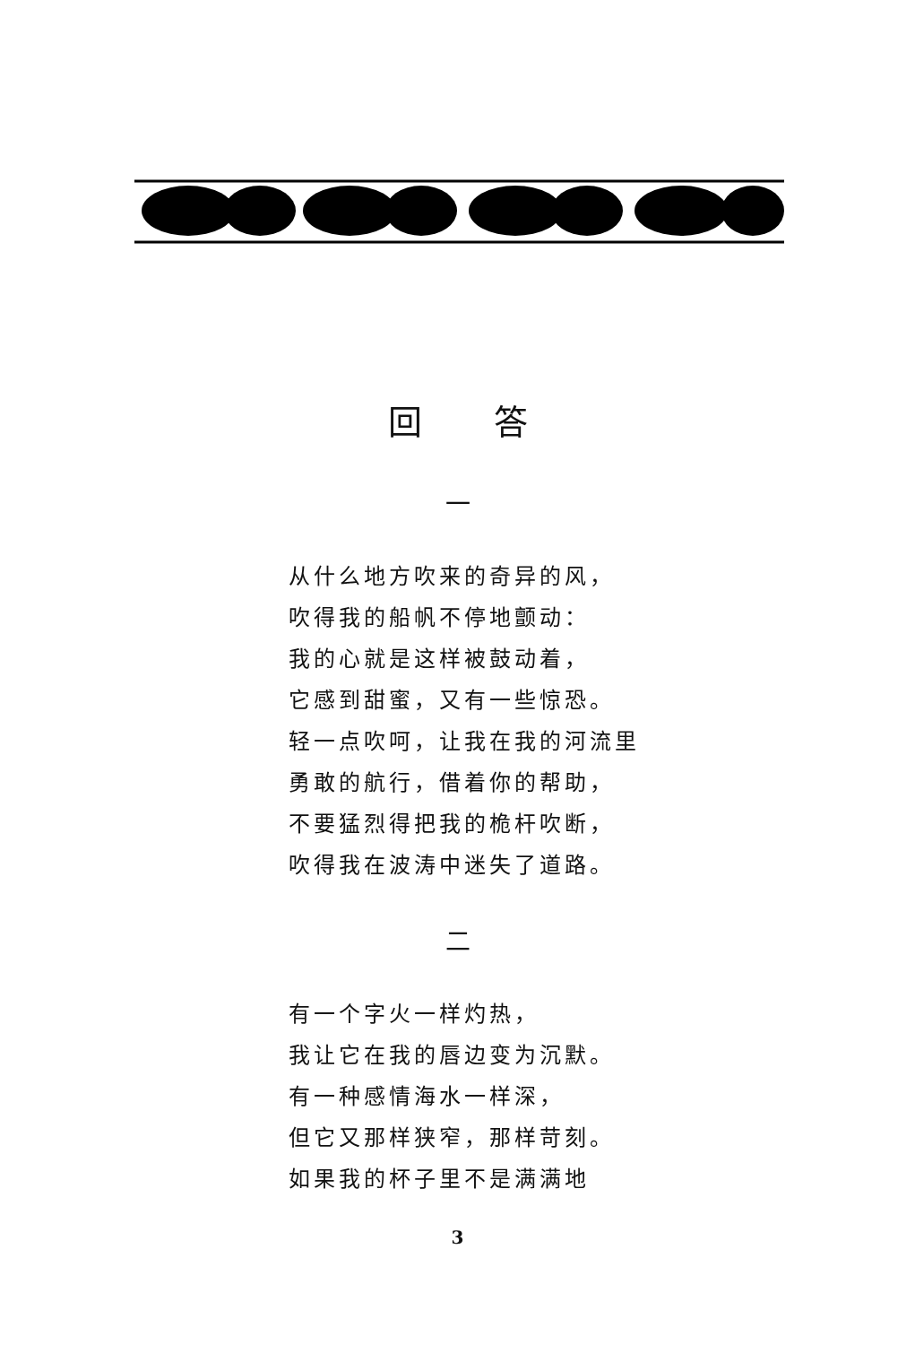回答
一
从什么地方吹来的奇异的风，
吹得我的船帆不停地颤动：
我的心就是这样被鼓动着，
它感到甜蜜，又有一些惊恐。
轻一点吹呵，让我在我的河流里
勇敢的航行，借着你的帮助，
不要猛烈得把我的桅杆吹断，
吹得我在波涛中迷失了道路。
二
有一个字火一样灼热，
我让它在我的唇边变为沉默。
有一种感情海水一样深，
但它又那样狭窄，那样苛刻。
如果我的杯子里不是满满地
3